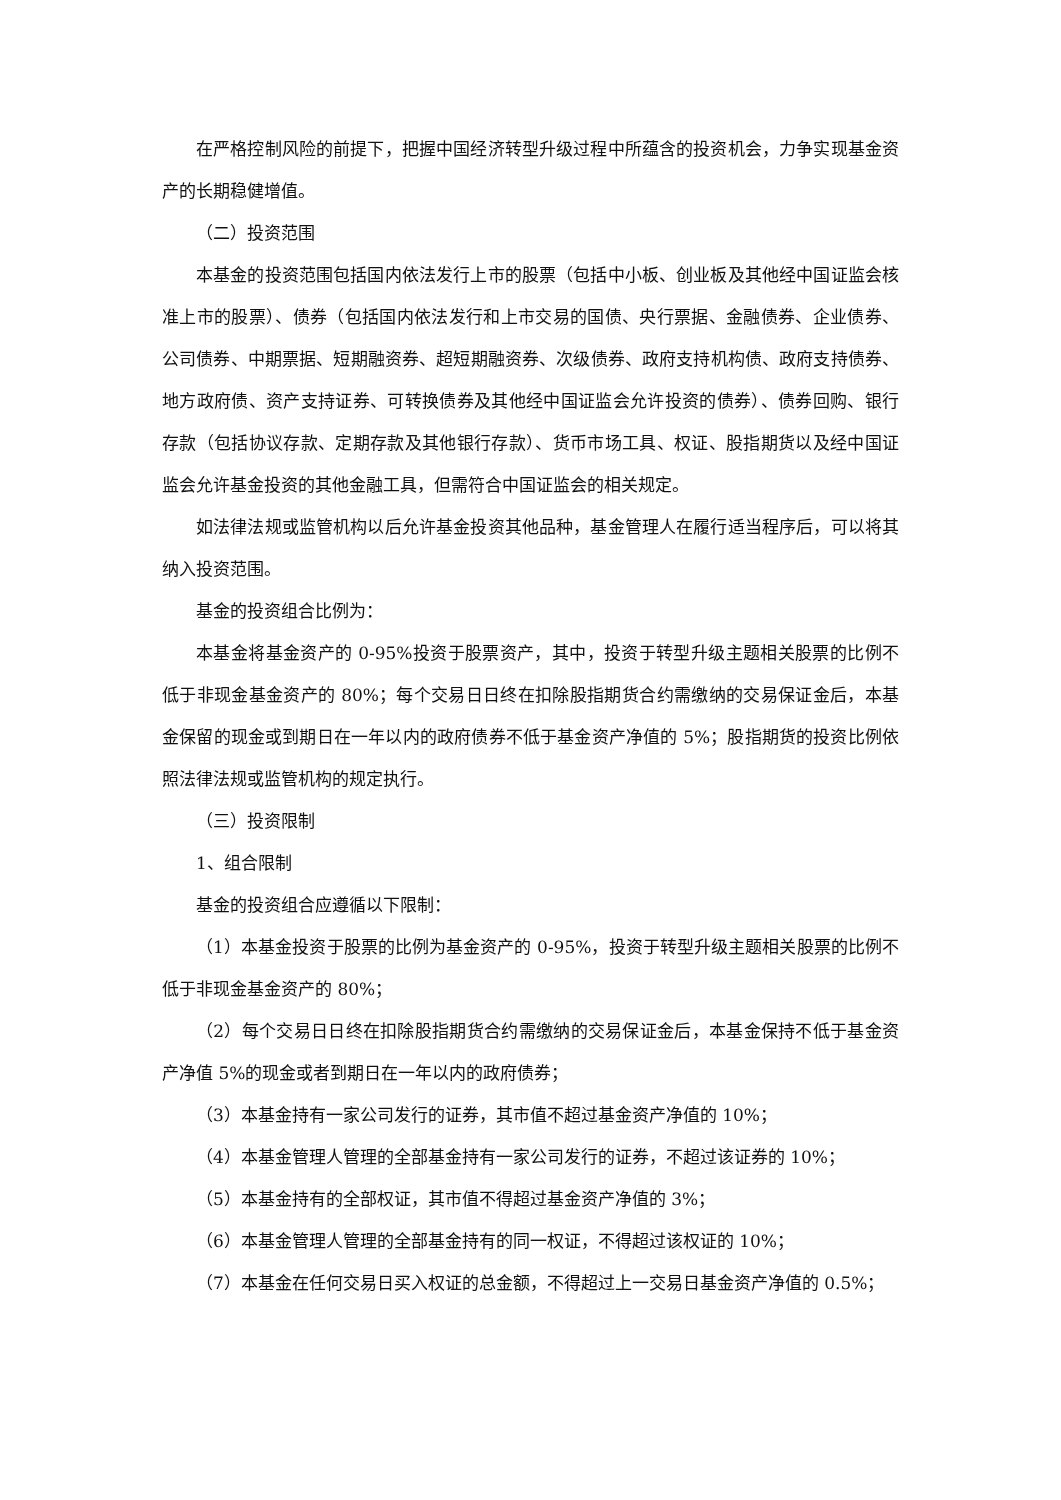在严格控制风险的前提下，把握中国经济转型升级过程中所蕴含的投资机会，力争实现基金资产的长期稳健增值。
（二）投资范围
本基金的投资范围包括国内依法发行上市的股票（包括中小板、创业板及其他经中国证监会核准上市的股票）、债券（包括国内依法发行和上市交易的国债、央行票据、金融债券、企业债券、公司债券、中期票据、短期融资券、超短期融资券、次级债券、政府支持机构债、政府支持债券、地方政府债、资产支持证券、可转换债券及其他经中国证监会允许投资的债券）、债券回购、银行存款（包括协议存款、定期存款及其他银行存款）、货币市场工具、权证、股指期货以及经中国证监会允许基金投资的其他金融工具，但需符合中国证监会的相关规定。
如法律法规或监管机构以后允许基金投资其他品种，基金管理人在履行适当程序后，可以将其纳入投资范围。
基金的投资组合比例为：
本基金将基金资产的 0-95%投资于股票资产，其中，投资于转型升级主题相关股票的比例不低于非现金基金资产的 80%；每个交易日日终在扣除股指期货合约需缴纳的交易保证金后，本基金保留的现金或到期日在一年以内的政府债券不低于基金资产净值的 5%；股指期货的投资比例依照法律法规或监管机构的规定执行。
（三）投资限制
1、组合限制
基金的投资组合应遵循以下限制：
（1）本基金投资于股票的比例为基金资产的 0-95%，投资于转型升级主题相关股票的比例不低于非现金基金资产的 80%；
（2）每个交易日日终在扣除股指期货合约需缴纳的交易保证金后，本基金保持不低于基金资产净值 5%的现金或者到期日在一年以内的政府债券；
（3）本基金持有一家公司发行的证券，其市值不超过基金资产净值的 10%；
（4）本基金管理人管理的全部基金持有一家公司发行的证券，不超过该证券的 10%；
（5）本基金持有的全部权证，其市值不得超过基金资产净值的 3%；
（6）本基金管理人管理的全部基金持有的同一权证，不得超过该权证的 10%；
（7）本基金在任何交易日买入权证的总金额，不得超过上一交易日基金资产净值的 0.5%；